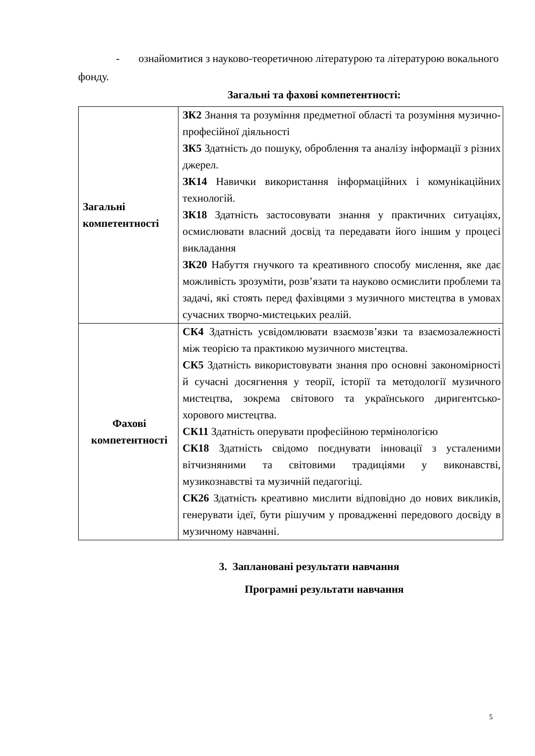- ознайомитися з науково-теоретичною літературою та літературою вокального фонду.
Загальні та фахові компетентності:
| Загальні компетентності | ЗК2 Знання та розуміння предметної області та розуміння музично-професійної діяльності ЗК5 Здатність до пошуку, оброблення та аналізу інформації з різних джерел. ЗК14 Навички використання інформаційних і комунікаційних технологій. ЗК18 Здатність застосовувати знання у практичних ситуаціях, осмислювати власний досвід та передавати його іншим у процесі викладання ЗК20 Набуття гнучкого та креативного способу мислення, яке дає можливість зрозуміти, розв’язати та науково осмислити проблеми та задачі, які стоять перед фахівцями з музичного мистецтва в умовах сучасних творчо-мистецьких реалій. |
| Фахові компетентності | СК4 Здатність усвідомлювати взаємозв’язки та взаємозалежності між теорією та практикою музичного мистецтва. СК5 Здатність використовувати знання про основні закономірності й сучасні досягнення у теорії, історії та методології музичного мистецтва, зокрема світового та українського диригентсько-хорового мистецтва. СК11 Здатність оперувати професійною термінологією СК18 Здатність свідомо поєднувати інновації з усталеними вітчизняними та світовими традиціями у виконавстві, музикознавстві та музичній педагогіці. СК26 Здатність креативно мислити відповідно до нових викликів, генерувати ідеї, бути рішучим у провадженні передового досвіду в музичному навчанні. |
3. Заплановані результати навчання
Програмні результати навчання
5